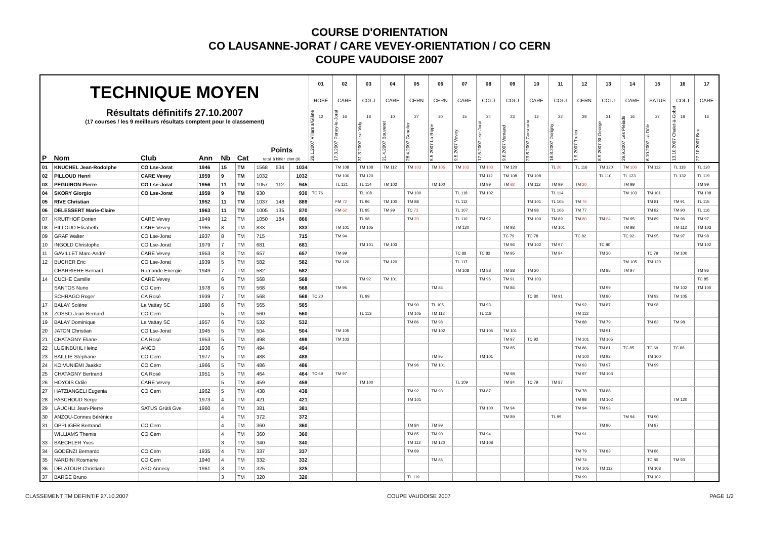COURSE D'ORIENTATION
CO LAUSANNE-JORAT / CARE VEVEY-ORIENTATION / CO CERN
COUPE VAUDOISE 2007
| TECHNIQUE MOYEN Résultats définitifs 27.10.2007 (17 courses / les 9 meilleurs résultats comptent pour le classement) | | | | | | | | | 01 | 02 | 03 | 04 | 05 | 06 | 07 | 08 | 09 | 10 | 11 | 12 | 13 | 14 | 15 | 16 | 17 |
| --- | --- | --- | --- | --- | --- | --- | --- | --- | --- | --- | --- | --- | --- | --- | --- | --- | --- | --- | --- | --- | --- | --- | --- | --- | --- |
| | | | | | | | | | ROSÉ | CARE | COLJ | CARE | CERN | CERN | CARE | COLJ | COLJ | CARE | COLJ | CERN | COLJ | CARE | SATUS | COLJ | CARE |
| | | | | | | | | | 12 | 16 | 18 | 10 | 27 | 20 | 15 | 24 | 23 | 12 | 22 | 29 | 31 | 16 | 27 | 18 | 16 |
| P | Nom | Club | Ann | Nb | Cat | Points total à biffer clmt (9) | | | 28.1.2007 Villars s/Glâne | 17.3.2007 Peney-le-Jorat | 31.3.2007 Lse-Vidy | 21.4.2007 Bouveret | 28.4.2007 Genolier | 5.5.2007 La Rippe | 9.5.2007 Vevey | 17.5.2007 Lse-Jorat | 9.6.2007 Vernand | 23.6.2007 Corseaux | 18.8.2007 Dorigny | 1.9.2007 Trelex | 8.9.2007 St-George | 29.9.2007 Les Pleiads | 6.10.2007 La Dôle | 13.10.2007 Chalet-à-Gobet | 27.10.2007 Bex |
| 01 | KNUCHEL Jean-Rodolphe | CO Lse-Jorat | 1946 | 15 | TM | 1568 | 534 | 1034 | | TM 108 | TM 108 | TM 112 | TM 103 | TM 105 | TM 103 | TM 103 | TM 120 | | TL 20 | TL 116 | TM 120 | TM 100 | TM 112 | TL 118 | TL 120 |
| 02 | PILLOUD Henri | CARE Vevey | 1959 | 9 | TM | 1032 | | 1032 | | TM 100 | TM 120 | | | | | TM 112 | TM 108 | TM 108 | | | TL 110 | TL 123 | | TL 132 | TL 119 |
| 03 | PEGUIRON Pierre | CO Lse-Jorat | 1956 | 11 | TM | 1057 | 112 | 945 | | TL 121 | TL 114 | TM 102 | | TM 100 | | TM 99 | TM 92 | TM 112 | TM 99 | TM 20 | | TM 99 | | | TM 99 |
| 04 | SKORY Giorgio | CO Lse-Jorat | 1959 | 9 | TM | 930 | | 930 | TC 76 | | TL 108 | | TM 100 | | TL 118 | TM 102 | | | TL 114 | | | TM 103 | TM 101 | | TM 108 |
| 05 | RIVE Christian | | 1952 | 11 | TM | 1037 | 148 | 889 | | FM 72 | TL 96 | TM 100 | TM 88 | | TL 112 | | | TM 101 | TL 105 | TM 76 | | | TM 81 | TM 91 | TL 115 |
| 06 | DELESSERT Marie-Claire | | 1963 | 11 | TM | 1005 | 135 | 870 | | FM 62 | TL 95 | TM 99 | TC 73 | | TL 107 | | | TM 98 | TL 106 | TM 77 | | | TM 82 | TM 90 | TL 116 |
| 07 | KRUITHOF Dorien | CARE Vevey | 1949 | 12 | TM | 1050 | 184 | 866 | | | TL 98 | | TM 20 | | TL 110 | TM 92 | | TM 100 | TM 89 | TM 80 | TM 84 | TM 95 | TM 89 | TM 96 | TM 97 |
| 08 | PILLOUD Elisabeth | CARE Vevey | 1965 | 8 | TM | 833 | | 833 | | TM 101 | TM 105 | | | | TM 120 | | TM 93 | | TM 101 | | | TM 98 | | TM 112 | TM 103 |
| 09 | GRAF Walter | CO Lse-Jorat | 1937 | 8 | TM | 715 | | 715 | | TM 94 | | | | | | | TC 79 | TC 78 | | TC 82 | | TC 92 | TM 95 | TM 97 | TM 98 |
| 10 | INGOLD Christophe | CO Lse-Jorat | 1979 | 7 | TM | 681 | | 681 | | | TM 101 | TM 103 | | | | | TM 96 | TM 102 | TM 97 | | TC 80 | | | | TM 102 |
| 11 | GAVILLET Marc-André | CARE Vevey | 1953 | 8 | TM | 657 | | 657 | | TM 99 | | | | | TC 88 | TC 82 | TM 95 | | TM 94 | | TM 20 | | TC 79 | TM 100 | |
| 12 | BUCHER Eric | CO Lse-Jorat | 1939 | 5 | TM | 582 | | 582 | | TM 120 | | TM 120 | | | TL 117 | | | | | | | TM 105 | TM 120 | | |
| | CHARRIÈRE Bernard | Romande Energie | 1949 | 7 | TM | 582 | | 582 | | | | | | | TM 108 | TM 88 | TM 88 | TM 20 | | | TM 85 | TM 97 | | | TM 96 |
| 14 | CUCHE Camille | CARE Vevey | | 6 | TM | 568 | | 568 | | | TM 92 | TM 101 | | | | TM 96 | TM 91 | TM 103 | | | | | | | TC 85 |
| | SANTOS Nuno | CO Cern | 1978 | 6 | TM | 568 | | 568 | | TM 95 | | | | TM 86 | | | TM 86 | | | | TM 99 | | | TM 102 | TM 100 |
| | SCHRAGO Roger | CA Rosé | 1939 | 7 | TM | 568 | | 568 | TC 20 | | TL 99 | | | | | | | TC 80 | TM 91 | | TM 80 | | TM 93 | TM 105 | |
| 17 | BALAY Solène | La Vattay SC | 1990 | 6 | TM | 565 | | 565 | | | | | TM 90 | TL 105 | | TM 93 | | | | TM 92 | TM 87 | | TM 98 | | |
| 18 | ZOSSO Jean-Bernard | CO Cern | | 5 | TM | 560 | | 560 | | | TL 113 | | TM 105 | TM 112 | | TL 118 | | | | TM 112 | | | | | |
| 19 | BALAY Dominique | La Vattay SC | 1957 | 6 | TM | 532 | | 532 | | | | | TM 86 | TM 98 | | | | | | TM 88 | TM 79 | | TM 83 | TM 98 | |
| 20 | JATON Christian | CO Lse-Jorat | 1945 | 5 | TM | 504 | | 504 | | TM 105 | | | | TM 102 | | TM 105 | TM 101 | | | | TM 91 | | | | |
| 21 | CHATAGNY Eliane | CA Rosé | 1953 | 5 | TM | 498 | | 498 | | TM 103 | | | | | | | TM 97 | TC 92 | | TM 101 | TM 105 | | | | |
| 22 | LUGINBÜHL Heinz | ANCO | 1938 | 6 | TM | 494 | | 494 | | | | | | | | | TM 85 | | | TM 86 | TM 81 | TC 85 | TC 69 | TC 88 | |
| 23 | BAILLIÉ Stéphane | CO Cern | 1977 | 5 | TM | 488 | | 488 | | | | | | TM 95 | | TM 101 | | | | TM 100 | TM 92 | | TM 100 | | |
| 24 | KOIVUNIEMI Jaakko | CO Cern | 1966 | 5 | TM | 486 | | 486 | | | | | TM 96 | TM 101 | | | | | | TM 93 | TM 97 | | TM 99 | | |
| 25 | CHATAGNY Bertrand | CA Rosé | 1951 | 5 | TM | 464 | | 464 | TC 69 | TM 97 | | | | | | | TM 98 | | | TM 97 | TM 103 | | | | |
| 26 | HOYOIS Odile | CARE Vevey | | 5 | TM | 459 | | 459 | | | TM 100 | | | | TL 109 | | TM 84 | TC 79 | TM 87 | | | | | | |
| 27 | HATZIANGELI Eugenia | CO Cern | 1962 | 5 | TM | 438 | | 438 | | | | | TM 92 | TM 93 | | TM 87 | | | | TM 78 | TM 88 | | | | |
| 28 | PASCHOUD Serge | | 1973 | 4 | TM | 421 | | 421 | | | | | TM 101 | | | | | | | TM 98 | TM 102 | | | TM 120 | |
| 29 | LÄUCHLI Jean-Pierre | SATUS Grütli Gve | 1960 | 4 | TM | 381 | | 381 | | | | | | | | TM 100 | TM 94 | | | TM 94 | TM 93 | | | | |
| 30 | ANZOU-Connes Bérénice | | | 4 | TM | 372 | | 372 | | | | | | | | | TM 89 | | TL 99 | | | TM 94 | TM 90 | | |
| 31 | OPPLIGER Bertrand | CO Cern | | 4 | TM | 360 | | 360 | | | | | TM 84 | TM 99 | | | | | | | TM 90 | | TM 87 | | |
| | WILLIAMS Themis | CO Cern | | 4 | TM | 360 | | 360 | | | | | TM 85 | TM 90 | | TM 94 | | | | TM 91 | | | | | |
| 33 | BAECHLER Yves | | | 3 | TM | 340 | | 340 | | | | | TM 112 | TM 120 | | TM 108 | | | | | | | | | |
| 34 | GODENZI Bernardo | CO Cern | 1935 | 4 | TM | 337 | | 337 | | | | | TM 89 | | | | | | | TM 79 | TM 83 | | TM 86 | | |
| 35 | NARDINI Rosmarie | CO Cern | 1940 | 4 | TM | 332 | | 332 | | | | | | TM 85 | | | | | | TM 74 | | | TC 80 | TM 93 | |
| 36 | DELATOUR Christiane | ASO Annecy | 1961 | 3 | TM | 325 | | 325 | | | | | | | | | | | | TM 105 | TM 112 | | TM 108 | | |
| 37 | BARGE Bruno | | | 3 | TM | 320 | | 320 | | | | | TL 119 | | | | | | | TM 99 | | | TM 102 | | |
CLASSEMENT TM DEFINTIF 27.10.2007 COUPE VAUDOISE 2007 PAGE 1/2